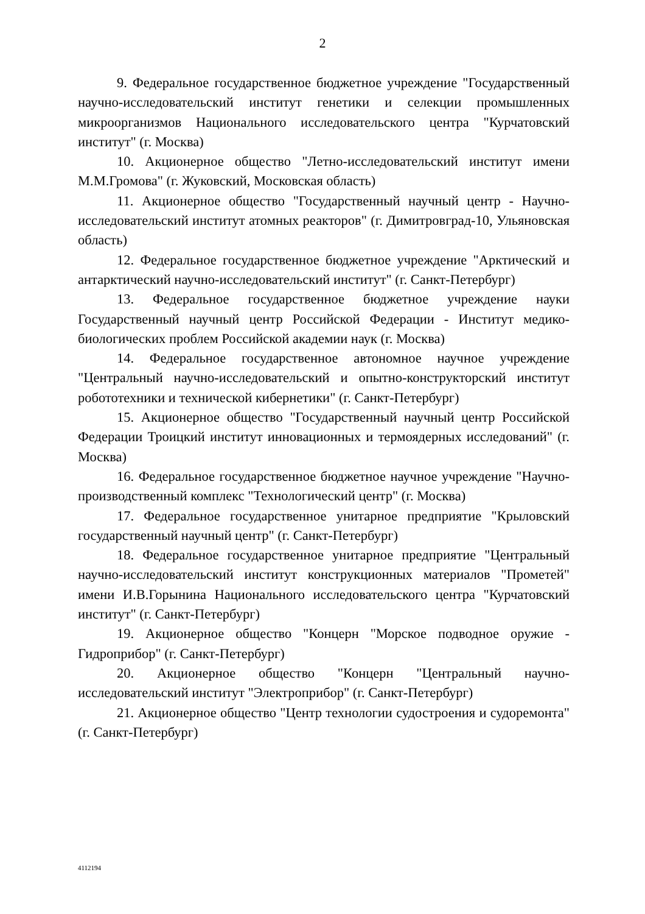2
9. Федеральное государственное бюджетное учреждение "Государственный научно-исследовательский институт генетики и селекции промышленных микроорганизмов Национального исследовательского центра "Курчатовский институт" (г. Москва)
10. Акционерное общество "Летно-исследовательский институт имени М.М.Громова" (г. Жуковский, Московская область)
11. Акционерное общество "Государственный научный центр - Научно-исследовательский институт атомных реакторов" (г. Димитровград-10, Ульяновская область)
12. Федеральное государственное бюджетное учреждение "Арктический и антарктический научно-исследовательский институт" (г. Санкт-Петербург)
13. Федеральное государственное бюджетное учреждение науки Государственный научный центр Российской Федерации - Институт медико-биологических проблем Российской академии наук (г. Москва)
14. Федеральное государственное автономное научное учреждение "Центральный научно-исследовательский и опытно-конструкторский институт робототехники и технической кибернетики" (г. Санкт-Петербург)
15. Акционерное общество "Государственный научный центр Российской Федерации Троицкий институт инновационных и термоядерных исследований" (г. Москва)
16. Федеральное государственное бюджетное научное учреждение "Научно-производственный комплекс "Технологический центр" (г. Москва)
17. Федеральное государственное унитарное предприятие "Крыловский государственный научный центр" (г. Санкт-Петербург)
18. Федеральное государственное унитарное предприятие "Центральный научно-исследовательский институт конструкционных материалов "Прометей" имени И.В.Горынина Национального исследовательского центра "Курчатовский институт" (г. Санкт-Петербург)
19. Акционерное общество "Концерн "Морское подводное оружие - Гидроприбор" (г. Санкт-Петербург)
20. Акционерное общество "Концерн "Центральный научно-исследовательский институт "Электроприбор" (г. Санкт-Петербург)
21. Акционерное общество "Центр технологии судостроения и судоремонта" (г. Санкт-Петербург)
4112194